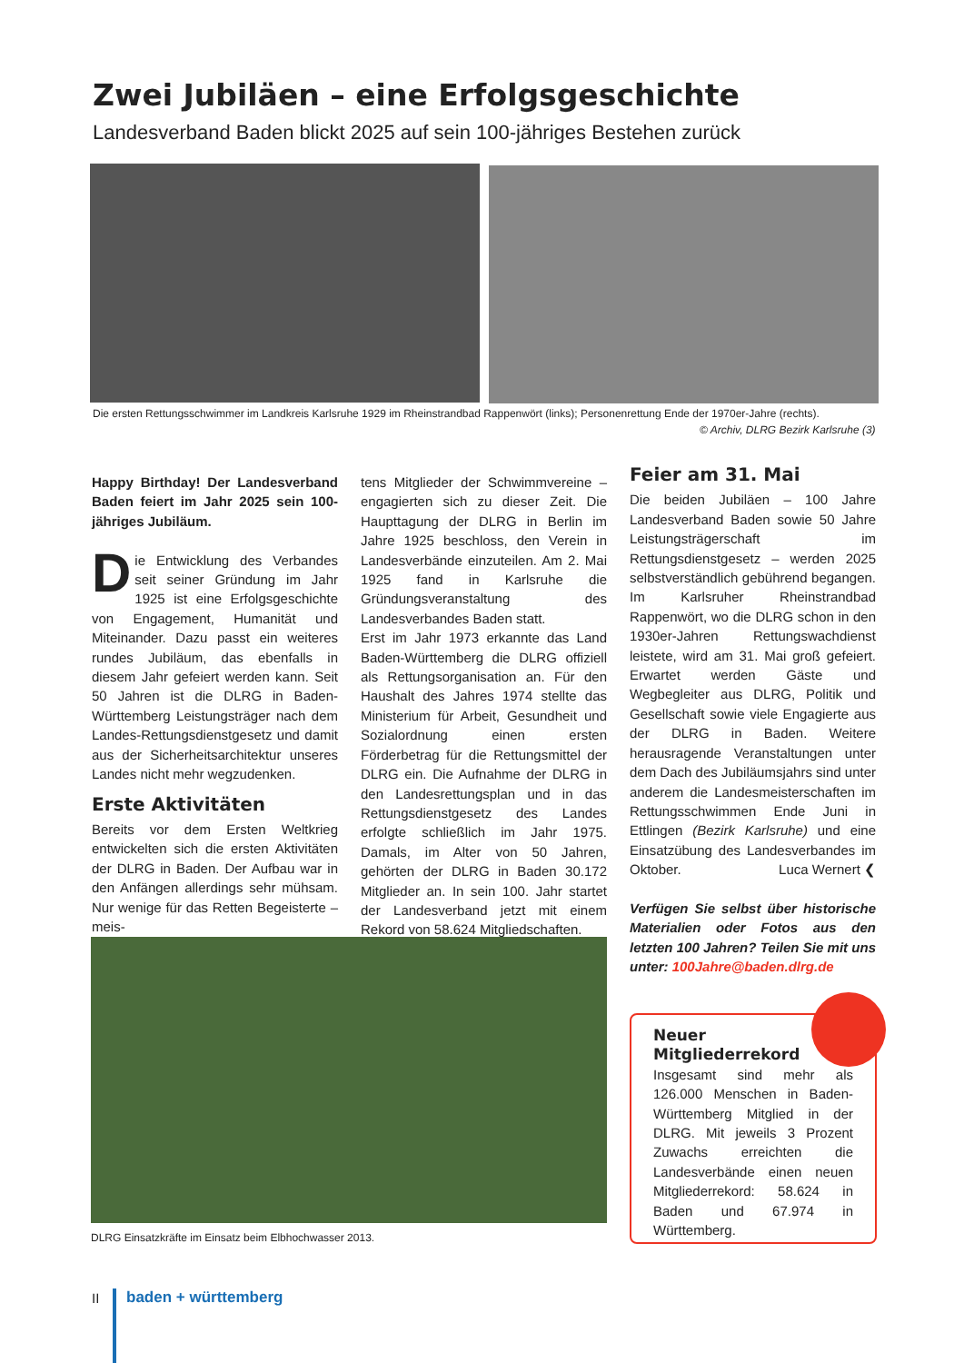Zwei Jubiläen – eine Erfolgsgeschichte
Landesverband Baden blickt 2025 auf sein 100-jähriges Bestehen zurück
Die ersten Rettungsschwimmer im Landkreis Karlsruhe 1929 im Rheinstrandbad Rappenwört (links); Personenrettung Ende der 1970er-Jahre (rechts).
© Archiv, DLRG Bezirk Karlsruhe (3)
Happy Birthday! Der Landesverband Baden feiert im Jahr 2025 sein 100-jähriges Jubiläum.
Die Entwicklung des Verbandes seit seiner Gründung im Jahr 1925 ist eine Erfolgsgeschichte von Engagement, Humanität und Miteinander. Dazu passt ein weiteres rundes Jubiläum, das ebenfalls in diesem Jahr gefeiert werden kann. Seit 50 Jahren ist die DLRG in Baden-Württemberg Leistungsträger nach dem Landes-Rettungsdienstgesetz und damit aus der Sicherheitsarchitektur unseres Landes nicht mehr wegzudenken.
Erste Aktivitäten
Bereits vor dem Ersten Weltkrieg entwickelten sich die ersten Aktivitäten der DLRG in Baden. Der Aufbau war in den Anfängen allerdings sehr mühsam. Nur wenige für das Retten Begeisterte – meis-
tens Mitglieder der Schwimmvereine – engagierten sich zu dieser Zeit. Die Haupttagung der DLRG in Berlin im Jahre 1925 beschloss, den Verein in Landesverbände einzuteilen. Am 2. Mai 1925 fand in Karlsruhe die Gründungsveranstaltung des Landesverbandes Baden statt.
Erst im Jahr 1973 erkannte das Land Baden-Württemberg die DLRG offiziell als Rettungsorganisation an. Für den Haushalt des Jahres 1974 stellte das Ministerium für Arbeit, Gesundheit und Sozialordnung einen ersten Förderbetrag für die Rettungsmittel der DLRG ein. Die Aufnahme der DLRG in den Landesrettungsplan und in das Rettungsdienstgesetz des Landes erfolgte schließlich im Jahr 1975. Damals, im Alter von 50 Jahren, gehörten der DLRG in Baden 30.172 Mitglieder an. In sein 100. Jahr startet der Landesverband jetzt mit einem Rekord von 58.624 Mitgliedschaften.
Feier am 31. Mai
Die beiden Jubiläen – 100 Jahre Landesverband Baden sowie 50 Jahre Leistungsträgerschaft im Rettungsdienstgesetz – werden 2025 selbstverständlich gebührend begangen. Im Karlsruher Rheinstrandbad Rappenwört, wo die DLRG schon in den 1930er-Jahren Rettungswachdienst leistete, wird am 31. Mai groß gefeiert. Erwartet werden Gäste und Wegbegleiter aus DLRG, Politik und Gesellschaft sowie viele Engagierte aus der DLRG in Baden. Weitere herausragende Veranstaltungen unter dem Dach des Jubiläumsjahrs sind unter anderem die Landesmeisterschaften im Rettungsschwimmen Ende Juni in Ettlingen (Bezirk Karlsruhe) und eine Einsatzübung des Landesverbandes im Oktober. Luca Wernert ❮
Verfügen Sie selbst über historische Materialien oder Fotos aus den letzten 100 Jahren? Teilen Sie mit uns unter: 100Jahre@baden.dlrg.de
DLRG Einsatzkräfte im Einsatz beim Elbhochwasser 2013.
Neuer
Mitgliederrekord
Insgesamt sind mehr als 126.000 Menschen in Baden-Württemberg Mitglied in der DLRG. Mit jeweils 3 Prozent Zuwachs erreichten die Landesverbände einen neuen Mitgliederrekord: 58.624 in Baden und 67.974 in Württemberg.
II baden + württemberg